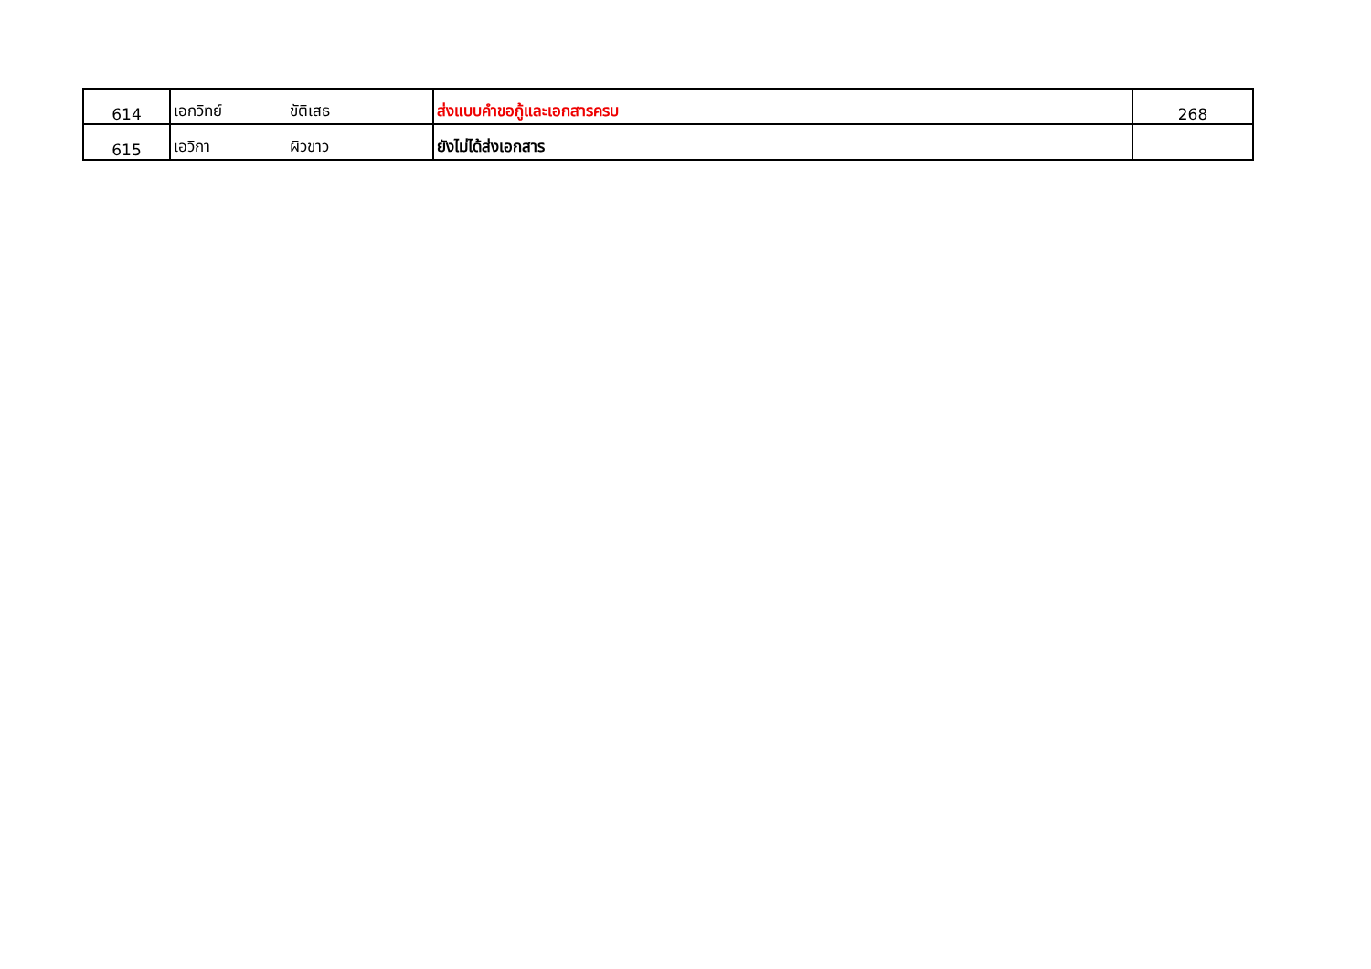| 614 | เอกวิทย์ ขัติเสธ | ส่งแบบคำขอกู้และเอกสารครบ | 268 |
| 615 | เอวิกา ผิวขาว | ยังไม่ได้ส่งเอกสาร | |